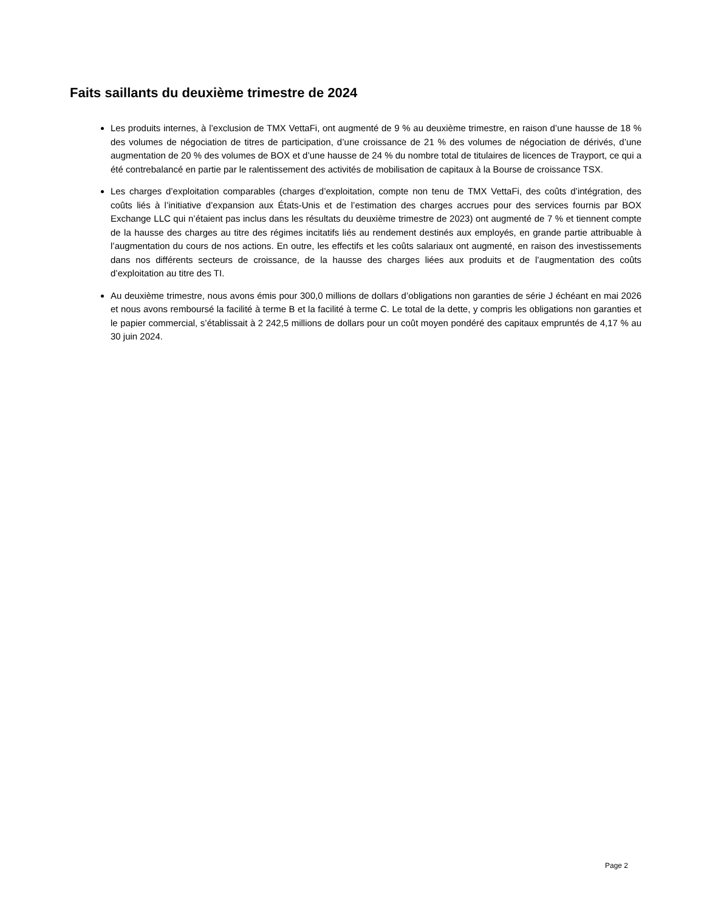Faits saillants du deuxième trimestre de 2024
Les produits internes, à l’exclusion de TMX VettaFi, ont augmenté de 9 % au deuxième trimestre, en raison d’une hausse de 18 % des volumes de négociation de titres de participation, d’une croissance de 21 % des volumes de négociation de dérivés, d’une augmentation de 20 % des volumes de BOX et d’une hausse de 24 % du nombre total de titulaires de licences de Trayport, ce qui a été contrebalancé en partie par le ralentissement des activités de mobilisation de capitaux à la Bourse de croissance TSX.
Les charges d’exploitation comparables (charges d’exploitation, compte non tenu de TMX VettaFi, des coûts d’intégration, des coûts liés à l’initiative d’expansion aux États-Unis et de l’estimation des charges accrues pour des services fournis par BOX Exchange LLC qui n’étaient pas inclus dans les résultats du deuxième trimestre de 2023) ont augmenté de 7 % et tiennent compte de la hausse des charges au titre des régimes incitatifs liés au rendement destinés aux employés, en grande partie attribuable à l’augmentation du cours de nos actions. En outre, les effectifs et les coûts salariaux ont augmenté, en raison des investissements dans nos différents secteurs de croissance, de la hausse des charges liées aux produits et de l’augmentation des coûts d’exploitation au titre des TI.
Au deuxième trimestre, nous avons émis pour 300,0 millions de dollars d’obligations non garanties de série J échéant en mai 2026 et nous avons remboursé la facilité à terme B et la facilité à terme C. Le total de la dette, y compris les obligations non garanties et le papier commercial, s’établissait à 2 242,5 millions de dollars pour un coût moyen pondéré des capitaux empruntés de 4,17 % au 30 juin 2024.
Page 2